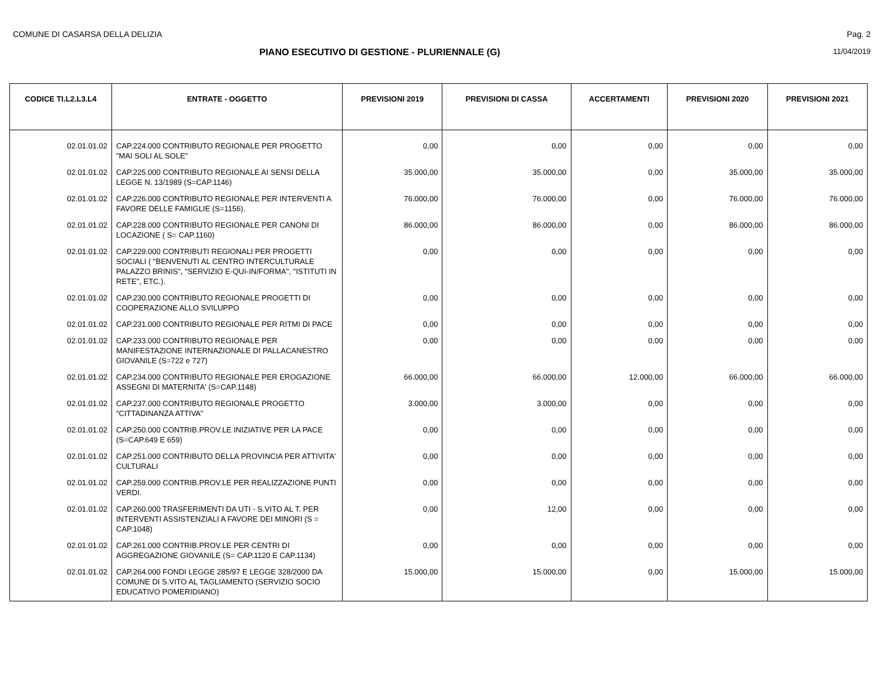COMUNE DI CASARSA DELLA DELIZIA Pag. 2
PIANO ESECUTIVO DI GESTIONE - PLURIENNALE (G)
11/04/2019
| CODICE TI.L2.L3.L4 | ENTRATE - OGGETTO | PREVISIONI 2019 | PREVISIONI DI CASSA | ACCERTAMENTI | PREVISIONI 2020 | PREVISIONI 2021 |
| --- | --- | --- | --- | --- | --- | --- |
| 02.01.01.02 | CAP.224.000 CONTRIBUTO REGIONALE PER PROGETTO "MAI SOLI AL SOLE" | 0,00 | 0,00 | 0,00 | 0,00 | 0,00 |
| 02.01.01.02 | CAP.225.000 CONTRIBUTO REGIONALE AI SENSI DELLA LEGGE N. 13/1989 (S=CAP.1146) | 35.000,00 | 35.000,00 | 0,00 | 35.000,00 | 35.000,00 |
| 02.01.01.02 | CAP.226.000 CONTRIBUTO REGIONALE PER INTERVENTI A FAVORE DELLE FAMIGLIE (S=1156). | 76.000,00 | 76.000,00 | 0,00 | 76.000,00 | 76.000,00 |
| 02.01.01.02 | CAP.228.000 CONTRIBUTO REGIONALE PER CANONI DI LOCAZIONE ( S= CAP.1160) | 86.000,00 | 86.000,00 | 0,00 | 86.000,00 | 86.000,00 |
| 02.01.01.02 | CAP.229.000 CONTRIBUTI REGIONALI PER PROGETTI SOCIALI ( "BENVENUTI AL CENTRO INTERCULTURALE PALAZZO BRINIS", "SERVIZIO E-QUI-IN/FORMA", "ISTITUTI IN RETE", ETC.). | 0,00 | 0,00 | 0,00 | 0,00 | 0,00 |
| 02.01.01.02 | CAP.230.000 CONTRIBUTO REGIONALE PROGETTI DI COOPERAZIONE ALLO SVILUPPO | 0,00 | 0,00 | 0,00 | 0,00 | 0,00 |
| 02.01.01.02 | CAP.231.000 CONTRIBUTO REGIONALE PER RITMI DI PACE | 0,00 | 0,00 | 0,00 | 0,00 | 0,00 |
| 02.01.01.02 | CAP.233.000 CONTRIBUTO REGIONALE PER MANIFESTAZIONE INTERNAZIONALE DI PALLACANESTRO GIOVANILE (S=722 e 727) | 0,00 | 0,00 | 0,00 | 0,00 | 0,00 |
| 02.01.01.02 | CAP.234.000 CONTRIBUTO REGIONALE PER EROGAZIONE ASSEGNI DI MATERNITA' (S=CAP.1148) | 66.000,00 | 66.000,00 | 12.000,00 | 66.000,00 | 66.000,00 |
| 02.01.01.02 | CAP.237.000 CONTRIBUTO REGIONALE PROGETTO "CITTADINANZA ATTIVA" | 3.000,00 | 3.000,00 | 0,00 | 0,00 | 0,00 |
| 02.01.01.02 | CAP.250.000 CONTRIB.PROV.LE INIZIATIVE PER LA PACE (S=CAP.649 E 659) | 0,00 | 0,00 | 0,00 | 0,00 | 0,00 |
| 02.01.01.02 | CAP.251.000 CONTRIBUTO DELLA PROVINCIA PER ATTIVITA' CULTURALI | 0,00 | 0,00 | 0,00 | 0,00 | 0,00 |
| 02.01.01.02 | CAP.259.000 CONTRIB.PROV.LE PER REALIZZAZIONE PUNTI VERDI. | 0,00 | 0,00 | 0,00 | 0,00 | 0,00 |
| 02.01.01.02 | CAP.260.000 TRASFERIMENTI DA UTI - S.VITO AL T. PER INTERVENTI ASSISTENZIALI A FAVORE DEI MINORI (S = CAP.1048) | 0,00 | 12,00 | 0,00 | 0,00 | 0,00 |
| 02.01.01.02 | CAP.261.000 CONTRIB.PROV.LE PER CENTRI DI AGGREGAZIONE GIOVANILE (S= CAP.1120 E CAP.1134) | 0,00 | 0,00 | 0,00 | 0,00 | 0,00 |
| 02.01.01.02 | CAP.264.000 FONDI LEGGE 285/97 E LEGGE 328/2000 DA COMUNE DI S.VITO AL TAGLIAMENTO (SERVIZIO SOCIO EDUCATIVO POMERIDIANO) | 15.000,00 | 15.000,00 | 0,00 | 15.000,00 | 15.000,00 |